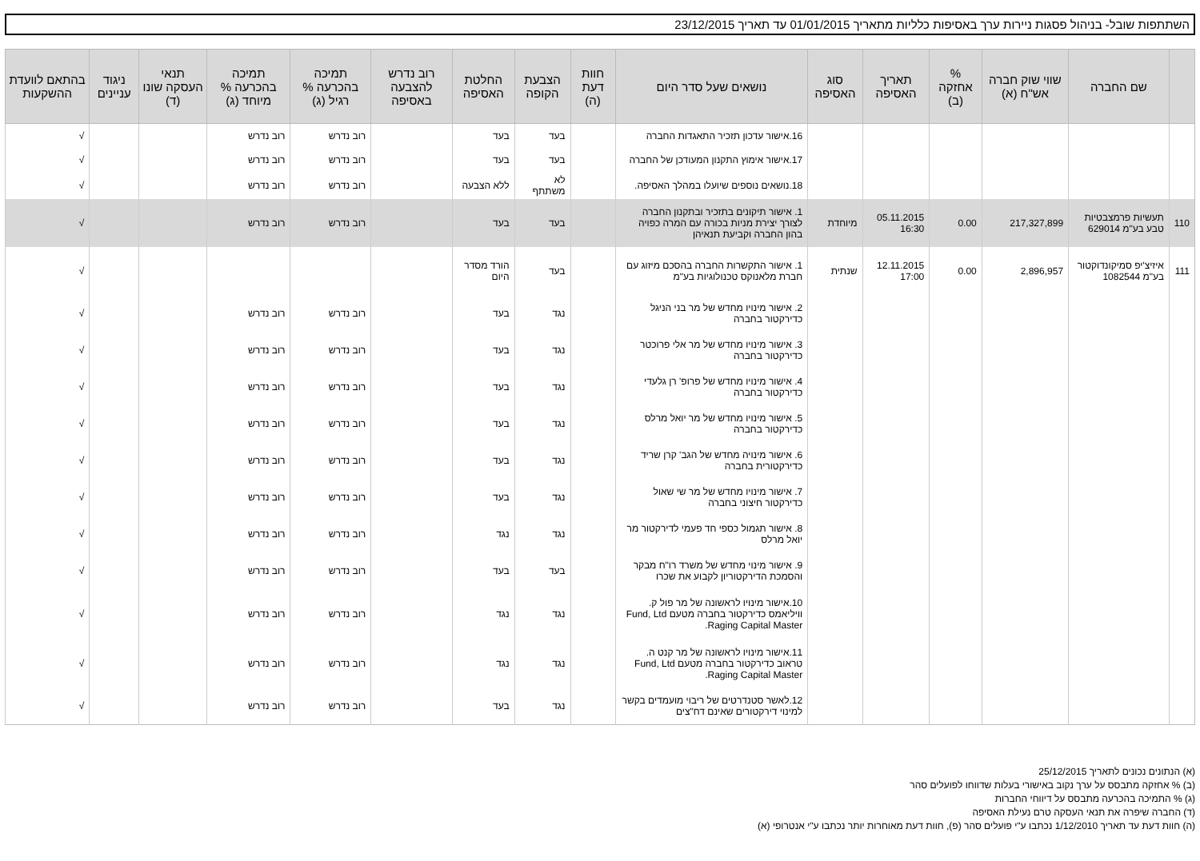השתתפות שובל- בניהול פסגות ניירות ערך באסיפות כלליות מתאריך 01/01/2015 עד תאריך 23/12/2015
| | שם החברה | שווי שוק חברה אש"ח (א) | % אחזקה (ב) | תאריך האסיפה | סוג האסיפה | נושאים שעל סדר היום | חוות דעת (ה) | הצבעת הקופה | החלטת האסיפה | רוב נדרש להצבעה באסיפה | תמיכה בהכרעה % רגיל (ג) | תמיכה בהכרעה % מיוחד (ג) | תנאי העסקה שונו (ד) | ניגוד עניינים | בהתאם לוועדת ההשקעות |
| --- | --- | --- | --- | --- | --- | --- | --- | --- | --- | --- | --- | --- | --- | --- | --- |
| | | | | | | 16.אישור עדכון תזכיר התאגדות החברה | | בעד | בעד | | רוב נדרש | רוב נדרש | | | √ |
| | | | | | | 17.אישור אימוץ התקנון המעודכן של החברה | | בעד | בעד | | רוב נדרש | רוב נדרש | | | √ |
| | | | | | | 18.נושאים נוספים שיועלו במהלך האסיפה. | | לא משתתף | ללא הצבעה | | רוב נדרש | רוב נדרש | | | √ |
| 110 | תעשיות פרמצבטיות טבע בע"מ 629014 | 217,327,899 | 0.00 | 05.11.2015 16:30 | מיוחדת | 1. אישור תיקונים בתזכיר ובתקנון החברה לצורך יצירת מניות בכורה עם המרה כפויה בהון החברה וקביעת תנאיהן | | בעד | בעד | | רוב נדרש | רוב נדרש | | | √ |
| 111 | איזיצ'יפ סמיקונדוקטור בע"מ 1082544 | 2,896,957 | 0.00 | 12.11.2015 17:00 | שנתית | 1. אישור התקשרות החברה בהסכם מיזוג עם חברת מלאנוקס טכנולוגיות בע"מ | | בעד | הורד מסדר היום | | | | | | √ |
| | | | | | | 2. אישור מינויו מחדש של מר בני הניגל כדירקטור בחברה | | נגד | בעד | | רוב נדרש | רוב נדרש | | | √ |
| | | | | | | 3. אישור מינויו מחדש של מר אלי פרוכטר כדירקטור בחברה | | נגד | בעד | | רוב נדרש | רוב נדרש | | | √ |
| | | | | | | 4. אישור מינויו מחדש של פרופ' רן גלעדי כדירקטור בחברה | | נגד | בעד | | רוב נדרש | רוב נדרש | | | √ |
| | | | | | | 5. אישור מינויו מחדש של מר יואל מרלס כדירקטור בחברה | | נגד | בעד | | רוב נדרש | רוב נדרש | | | √ |
| | | | | | | 6. אישור מינויה מחדש של הגב' קרן שריד כדירקטורית בחברה | | נגד | בעד | | רוב נדרש | רוב נדרש | | | √ |
| | | | | | | 7. אישור מינויו מחדש של מר שי שאול כדירקטור חיצוני בחברה | | נגד | בעד | | רוב נדרש | רוב נדרש | | | √ |
| | | | | | | 8. אישור תגמול כספי חד פעמי לדירקטור מר יואל מרלס | | נגד | נגד | | רוב נדרש | רוב נדרש | | | √ |
| | | | | | | 9. אישור מינוי מחדש של משרד רו"ח מבקר והסמכת הדירקטוריון לקבוע את שכרו | | בעד | בעד | | רוב נדרש | רוב נדרש | | | √ |
| | | | | | | 10.אישור מינויו לראשונה של מר פול ק. וויליאמס כדירקטור בחברה מטעם Fund, Ltd Raging Capital Master. | | נגד | נגד | | רוב נדרש | רוב נדרש | | | √ |
| | | | | | | 11.אישור מינויו לראשונה של מר קנט ה. טראוב כדירקטור בחברה מטעם Fund, Ltd Raging Capital Master. | | נגד | נגד | | רוב נדרש | רוב נדרש | | | √ |
| | | | | | | 12.לאשר סטנדרטים של ריבוי מועמדים בקשר למינוי דירקטורים שאינם דח"צים | | נגד | בעד | | רוב נדרש | רוב נדרש | | | √ |
(א) הנתונים נכונים לתאריך 25/12/2015
(ב) % אחזקה מתבסס על ערך נקוב באישורי בעלות שדווחו לפועלים סהר
(ג) % התמיכה בהכרעה מתבסס על דיווחי החברות
(ד) החברה שיפרה את תנאי העסקה טרם נעילת האסיפה
(ה) חוות דעת עד תאריך 1/12/2010 נכתבו ע"י פועלים סהר (פ), חוות דעת מאוחרות יותר נכתבו ע"י אנטרופי (א)